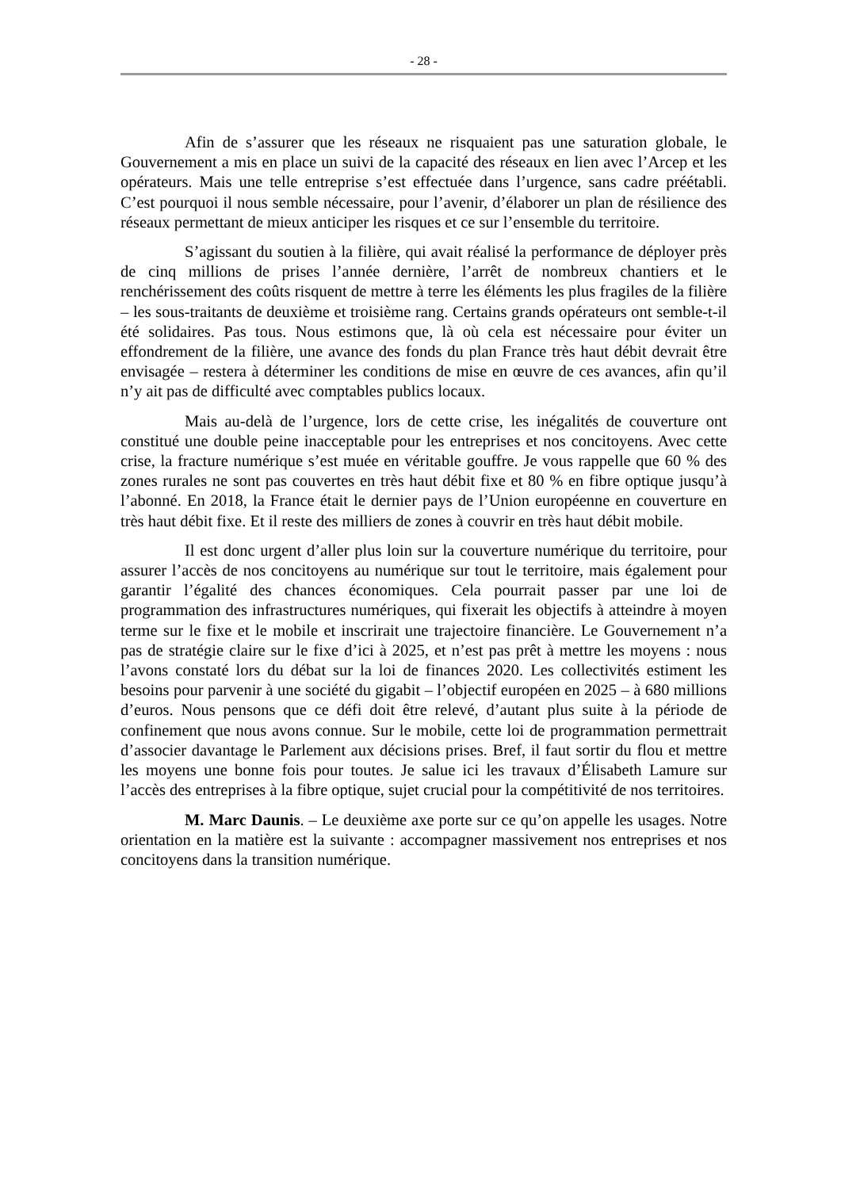- 28 -
Afin de s’assurer que les réseaux ne risquaient pas une saturation globale, le Gouvernement a mis en place un suivi de la capacité des réseaux en lien avec l’Arcep et les opérateurs. Mais une telle entreprise s’est effectuée dans l’urgence, sans cadre préétabli. C’est pourquoi il nous semble nécessaire, pour l’avenir, d’élaborer un plan de résilience des réseaux permettant de mieux anticiper les risques et ce sur l’ensemble du territoire.
S’agissant du soutien à la filière, qui avait réalisé la performance de déployer près de cinq millions de prises l’année dernière, l’arrêt de nombreux chantiers et le renchérissement des coûts risquent de mettre à terre les éléments les plus fragiles de la filière – les sous-traitants de deuxième et troisième rang. Certains grands opérateurs ont semble-t-il été solidaires. Pas tous. Nous estimons que, là où cela est nécessaire pour éviter un effondrement de la filière, une avance des fonds du plan France très haut débit devrait être envisagée – restera à déterminer les conditions de mise en œuvre de ces avances, afin qu’il n’y ait pas de difficulté avec comptables publics locaux.
Mais au-delà de l’urgence, lors de cette crise, les inégalités de couverture ont constitué une double peine inacceptable pour les entreprises et nos concitoyens. Avec cette crise, la fracture numérique s’est muée en véritable gouffre. Je vous rappelle que 60 % des zones rurales ne sont pas couvertes en très haut débit fixe et 80 % en fibre optique jusqu’à l’abonné. En 2018, la France était le dernier pays de l’Union européenne en couverture en très haut débit fixe. Et il reste des milliers de zones à couvrir en très haut débit mobile.
Il est donc urgent d’aller plus loin sur la couverture numérique du territoire, pour assurer l’accès de nos concitoyens au numérique sur tout le territoire, mais également pour garantir l’égalité des chances économiques. Cela pourrait passer par une loi de programmation des infrastructures numériques, qui fixerait les objectifs à atteindre à moyen terme sur le fixe et le mobile et inscrirait une trajectoire financière. Le Gouvernement n’a pas de stratégie claire sur le fixe d’ici à 2025, et n’est pas prêt à mettre les moyens : nous l’avons constaté lors du débat sur la loi de finances 2020. Les collectivités estiment les besoins pour parvenir à une société du gigabit – l’objectif européen en 2025 – à 680 millions d’euros. Nous pensons que ce défi doit être relevé, d’autant plus suite à la période de confinement que nous avons connue. Sur le mobile, cette loi de programmation permettrait d’associer davantage le Parlement aux décisions prises. Bref, il faut sortir du flou et mettre les moyens une bonne fois pour toutes. Je salue ici les travaux d’Élisabeth Lamure sur l’accès des entreprises à la fibre optique, sujet crucial pour la compétitivité de nos territoires.
M. Marc Daunis. – Le deuxième axe porte sur ce qu’on appelle les usages. Notre orientation en la matière est la suivante : accompagner massivement nos entreprises et nos concitoyens dans la transition numérique.